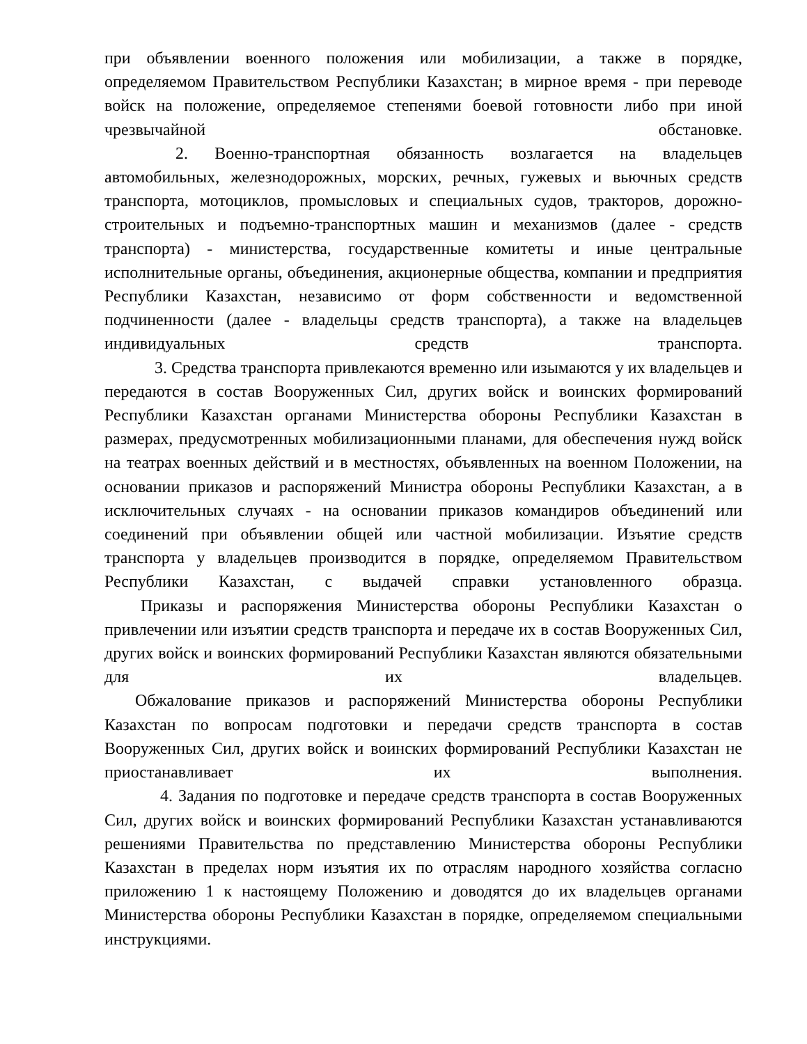при объявлении военного положения или мобилизации, а также в порядке, определяемом Правительством Республики Казахстан; в мирное время - при переводе войск на положение, определяемое степенями боевой готовности либо при иной чрезвычайной обстановке.
2. Военно-транспортная обязанность возлагается на владельцев автомобильных, железнодорожных, морских, речных, гужевых и вьючных средств транспорта, мотоциклов, промысловых и специальных судов, тракторов, дорожно-строительных и подъемно-транспортных машин и механизмов (далее - средств транспорта) - министерства, государственные комитеты и иные центральные исполнительные органы, объединения, акционерные общества, компании и предприятия Республики Казахстан, независимо от форм собственности и ведомственной подчиненности (далее - владельцы средств транспорта), а также на владельцев индивидуальных средств транспорта.
3. Средства транспорта привлекаются временно или изымаются у их владельцев и передаются в состав Вооруженных Сил, других войск и воинских формирований Республики Казахстан органами Министерства обороны Республики Казахстан в размерах, предусмотренных мобилизационными планами, для обеспечения нужд войск на театрах военных действий и в местностях, объявленных на военном Положении, на основании приказов и распоряжений Министра обороны Республики Казахстан, а в исключительных случаях - на основании приказов командиров объединений или соединений при объявлении общей или частной мобилизации. Изъятие средств транспорта у владельцев производится в порядке, определяемом Правительством Республики Казахстан, с выдачей справки установленного образца.
Приказы и распоряжения Министерства обороны Республики Казахстан о привлечении или изъятии средств транспорта и передаче их в состав Вооруженных Сил, других войск и воинских формирований Республики Казахстан являются обязательными для их владельцев.
Обжалование приказов и распоряжений Министерства обороны Республики Казахстан по вопросам подготовки и передачи средств транспорта в состав Вооруженных Сил, других войск и воинских формирований Республики Казахстан не приостанавливает их выполнения.
4. Задания по подготовке и передаче средств транспорта в состав Вооруженных Сил, других войск и воинских формирований Республики Казахстан устанавливаются решениями Правительства по представлению Министерства обороны Республики Казахстан в пределах норм изъятия их по отраслям народного хозяйства согласно приложению 1 к настоящему Положению и доводятся до их владельцев органами Министерства обороны Республики Казахстан в порядке, определяемом специальными инструкциями.